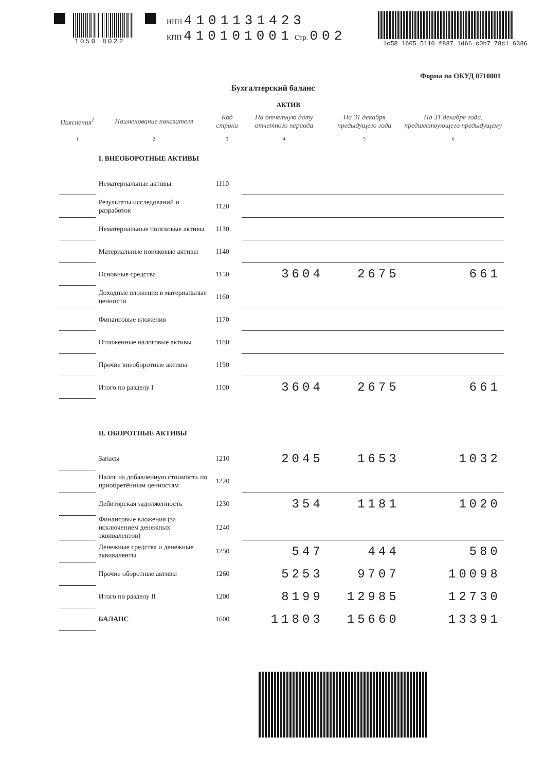1050 8022 ИНН 4101131423
КПП 410101001 Стр. 002
1c58 1605 5110 f887 1d66 c0b7 78c1 6386
Форма по ОКУД 0710001
Бухгалтерский баланс
АКТИВ
| Пояснения<sup>1</sup> | Наименование показателя | Код строки | На отчетную дату отчетного периода | На 31 декабря предыдущего года | На 31 декабря года, предшествующего предыдущему |
| --- | --- | --- | --- | --- | --- |
| 1 | 2 | 3 | 4 | 5 | 6 |
| | I. ВНЕОБОРОТНЫЕ АКТИВЫ | | | | |
| | Нематериальные активы | 1110 | | | |
| | Результаты исследований и разработок | 1120 | | | |
| | Нематериальные поисковые активы | 1130 | | | |
| | Материальные поисковые активы | 1140 | | | |
| | Основные средства | 1150 | 3604 | 2675 | 661 |
| | Доходные вложения в материальные ценности | 1160 | | | |
| | Финансовые вложения | 1170 | | | |
| | Отложенные налоговые активы | 1180 | | | |
| | Прочие внеоборотные активы | 1190 | | | |
| | Итого по разделу I | 1100 | 3604 | 2675 | 661 |
| | II. ОБОРОТНЫЕ АКТИВЫ | | | | |
| | Запасы | 1210 | 2045 | 1653 | 1032 |
| | Налог на добавленную стоимость по приобретённым ценностям | 1220 | | | |
| | Дебиторская задолженность | 1230 | 354 | 1181 | 1020 |
| | Финансовые вложения (за исключением денежных эквивалентов) | 1240 | | | |
| | Денежные средства и денежные эквиваленты | 1250 | 547 | 444 | 580 |
| | Прочие оборотные активы | 1260 | 5253 | 9707 | 10098 |
| | Итого по разделу II | 1200 | 8199 | 12985 | 12730 |
| | БАЛАНС | 1600 | 11803 | 15660 | 13391 |